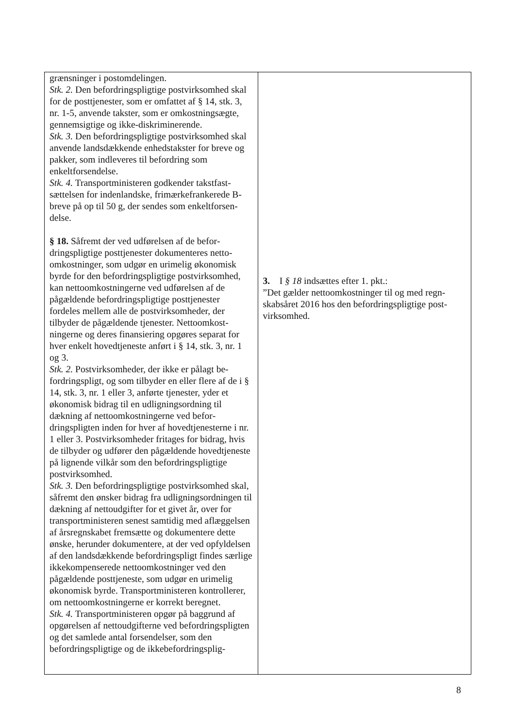| grænsninger i postomdelingen. Stk. 2. Den befordringspligtige postvirksomhed skal for de posttjenester, som er omfattet af § 14, stk. 3, nr. 1-5, anvende takster, som er omkost­ningsægte, gennemsigtige og ikke-diskriminerende. Stk. 3. Den befordringspligtige postvirksomhed skal anvende landsdækkende enhedstakster for breve og pakker, som indleveres til befordring som enkeltforsendelse. Stk. 4. Transportministeren godkender takstfast­sættelsen for indenlandske, frimærkefrankerede B-breve på op til 50 g, der sendes som enkeltforsen­delse. § 18. Såfremt der ved udførelsen af de befor­dringspligtige posttjenester dokumenteres netto­omkostninger, som udgør en urimelig økonomisk byrde for den befordringspligtige postvirksom­hed, kan nettoomkostningerne ved udførelsen af de pågældende befordringspligtige posttjenester fordeles mellem alle de postvirksomheder, der tilbyder de pågældende tjenester. Nettoomkost­ningerne og deres finansiering opgøres separat for hver enkelt hovedtjeneste anført i § 14, stk. 3, nr. 1 og 3. Stk. 2. Postvirksomheder, der ikke er pålagt be­fordringspligt, og som tilbyder en eller flere af de i § 14, stk. 3, nr. 1 eller 3, anførte tjenester, yder et økonomisk bidrag til en udligningsordning til dækning af nettoomkostningerne ved befor­dringspligten inden for hver af hovedtjenesterne i nr. 1 eller 3. Postvirksomheder fritages for bidrag, hvis de tilbyder og udfører den pågældende ho­vedtjeneste på lignende vilkår som den befor­dringspligtige postvirksomhed. Stk. 3. Den befordringspligtige postvirksomhed skal, såfremt den ønsker bidrag fra udligningsord­ningen til dækning af nettoudgifter for et givet år, over for transportministeren senest samtidig med aflæggelsen af årsregnskabet fremsætte og doku­mentere dette ønske, herunder dokumentere, at der ved opfyldelsen af den landsdækkende befor­dringspligt findes særlige ikkekompenserede net­toomkostninger ved den pågældende posttjeneste, som udgør en urimelig økonomisk byrde. Trans­portministeren kontrollerer, om nettoomkostnin­gerne er korrekt beregnet. Stk. 4. Transportministeren opgør på baggrund af opgørelsen af nettoudgifterne ved befordrings­pligten og det samlede antal forsendelser, som den befordringspligtige og de ikkebefordringsplig- | 3. I § 18 indsættes efter 1. pkt.: ”Det gælder nettoomkostninger til og med regn­skabsåret 2016 hos den befordringspligtige post­virksomhed. |
8